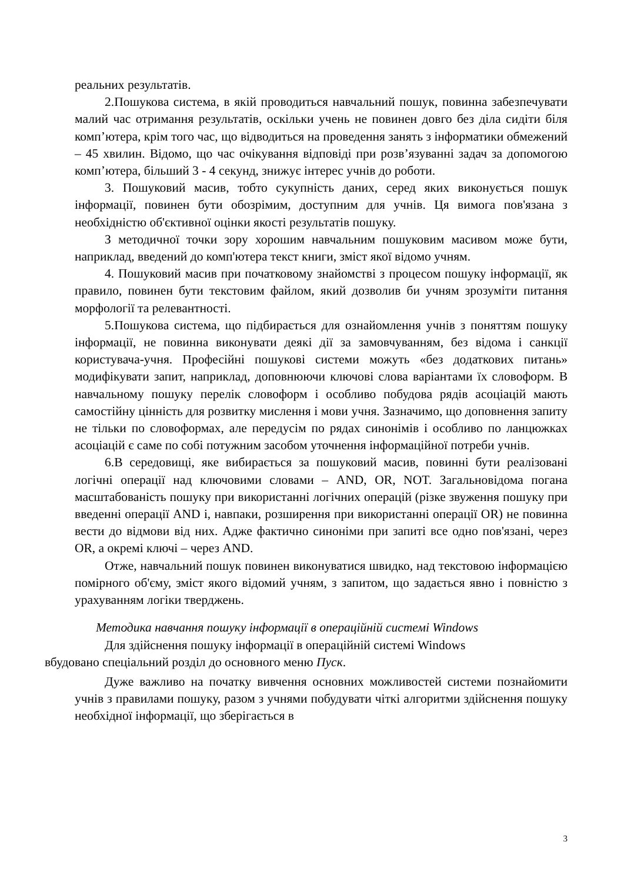реальних результатів.
2.Пошукова система, в якій проводиться навчальний пошук, повинна забезпечувати малий час отримання результатів, оскільки учень не повинен довго без діла сидіти біля комп’ютера, крім того час, що відводиться на проведення занять з інформатики обмежений – 45 хвилин. Відомо, що час очікування відповіді при розв’язуванні задач за допомогою комп’ютера, більший 3 - 4 секунд, знижує інтерес учнів до роботи.
3. Пошуковий масив, тобто сукупність даних, серед яких виконується пошук інформації, повинен бути обозрімим, доступним для учнів. Ця вимога пов'язана з необхідністю об'єктивної оцінки якості результатів пошуку.
З методичної точки зору хорошим навчальним пошуковим масивом може бути, наприклад, введений до комп'ютера текст книги, зміст якої відомо учням.
4. Пошуковий масив при початковому знайомстві з процесом пошуку інформації, як правило, повинен бути текстовим файлом, який дозволив би учням зрозуміти питання морфології та релевантності.
5.Пошукова система, що підбирається для ознайомлення учнів з поняттям пошуку інформації, не повинна виконувати деякі дії за замовчуванням, без відома і санкції користувача-учня. Професійні пошукові системи можуть «без додаткових питань» модифікувати запит, наприклад, доповнюючи ключові слова варіантами їх словоформ. В навчальному пошуку перелік словоформ і особливо побудова рядів асоціацій мають самостійну цінність для розвитку мислення і мови учня. Зазначимо, що доповнення запиту не тільки по словоформах, але передусім по рядах синонімів і особливо по ланцюжках асоціацій є саме по собі потужним засобом уточнення інформаційної потреби учнів.
6.В середовищі, яке вибирається за пошуковий масив, повинні бути реалізовані логічні операції над ключовими словами – AND, OR, NOT. Загальновідома погана масштабованість пошуку при використанні логічних операцій (різке звуження пошуку при введенні операції AND і, навпаки, розширення при використанні операції OR) не повинна вести до відмови від них. Адже фактично синоніми при запиті все одно пов'язані, через OR, а окремі ключі – через AND.
Отже, навчальний пошук повинен виконуватися швидко, над текстовою інформацією помірного об'єму, зміст якого відомий учням, з запитом, що задається явно і повністю з урахуванням логіки тверджень.
Методика навчання пошуку інформації в операційній системі Windows
Для здійснення пошуку інформації в операційній системі Windows
вбудовано спеціальний розділ до основного меню Пуск.
Дуже важливо на початку вивчення основних можливостей системи познайомити учнів з правилами пошуку, разом з учнями побудувати чіткі алгоритми здійснення пошуку необхідної інформації, що зберігається в
3